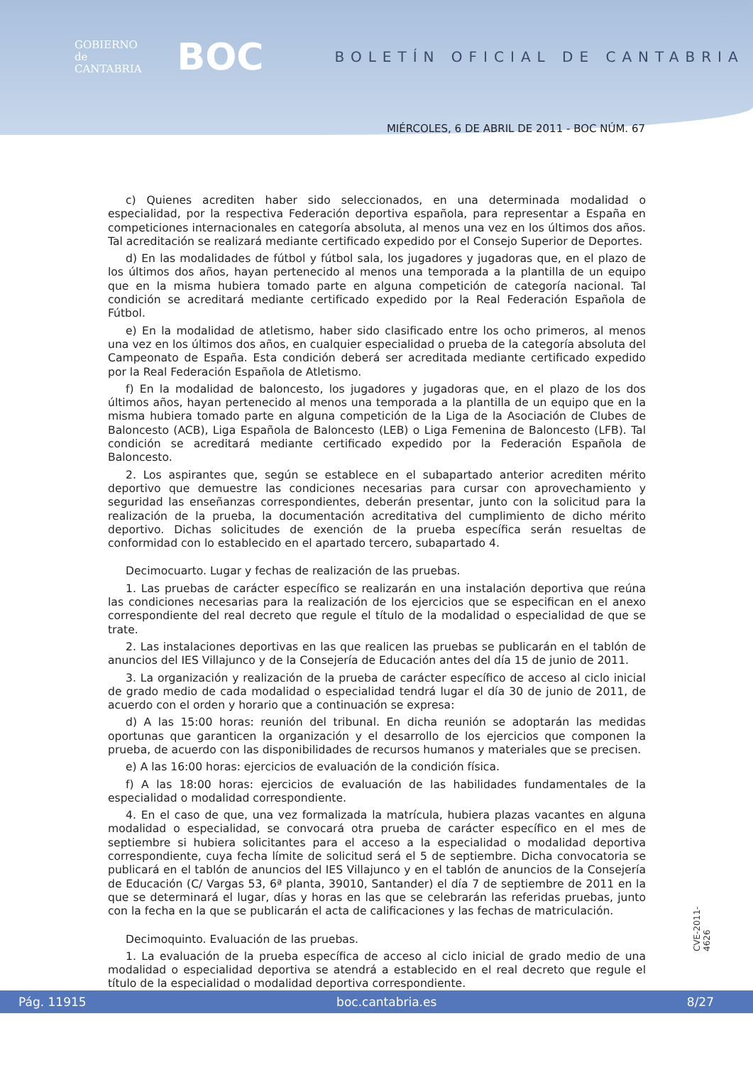GOBIERNO
de
CANTABRIA
BOC
BOLETÍN OFICIAL DE CANTABRIA
MIÉRCOLES, 6 DE ABRIL DE 2011 - BOC NÚM. 67
c) Quienes acrediten haber sido seleccionados, en una determinada modalidad o especialidad, por la respectiva Federación deportiva española, para representar a España en competiciones internacionales en categoría absoluta, al menos una vez en los últimos dos años. Tal acreditación se realizará mediante certificado expedido por el Consejo Superior de Deportes.
d) En las modalidades de fútbol y fútbol sala, los jugadores y jugadoras que, en el plazo de los últimos dos años, hayan pertenecido al menos una temporada a la plantilla de un equipo que en la misma hubiera tomado parte en alguna competición de categoría nacional. Tal condición se acreditará mediante certificado expedido por la Real Federación Española de Fútbol.
e) En la modalidad de atletismo, haber sido clasificado entre los ocho primeros, al menos una vez en los últimos dos años, en cualquier especialidad o prueba de la categoría absoluta del Campeonato de España. Esta condición deberá ser acreditada mediante certificado expedido por la Real Federación Española de Atletismo.
f) En la modalidad de baloncesto, los jugadores y jugadoras que, en el plazo de los dos últimos años, hayan pertenecido al menos una temporada a la plantilla de un equipo que en la misma hubiera tomado parte en alguna competición de la Liga de la Asociación de Clubes de Baloncesto (ACB), Liga Española de Baloncesto (LEB) o Liga Femenina de Baloncesto (LFB). Tal condición se acreditará mediante certificado expedido por la Federación Española de Baloncesto.
2. Los aspirantes que, según se establece en el subapartado anterior acrediten mérito deportivo que demuestre las condiciones necesarias para cursar con aprovechamiento y seguridad las enseñanzas correspondientes, deberán presentar, junto con la solicitud para la realización de la prueba, la documentación acreditativa del cumplimiento de dicho mérito deportivo. Dichas solicitudes de exención de la prueba específica serán resueltas de conformidad con lo establecido en el apartado tercero, subapartado 4.
Decimocuarto. Lugar y fechas de realización de las pruebas.
1. Las pruebas de carácter específico se realizarán en una instalación deportiva que reúna las condiciones necesarias para la realización de los ejercicios que se especifican en el anexo correspondiente del real decreto que regule el título de la modalidad o especialidad de que se trate.
2. Las instalaciones deportivas en las que realicen las pruebas se publicarán en el tablón de anuncios del IES Villajunco y de la Consejería de Educación antes del día 15 de junio de 2011.
3. La organización y realización de la prueba de carácter específico de acceso al ciclo inicial de grado medio de cada modalidad o especialidad tendrá lugar el día 30 de junio de 2011, de acuerdo con el orden y horario que a continuación se expresa:
d) A las 15:00 horas: reunión del tribunal. En dicha reunión se adoptarán las medidas oportunas que garanticen la organización y el desarrollo de los ejercicios que componen la prueba, de acuerdo con las disponibilidades de recursos humanos y materiales que se precisen.
e) A las 16:00 horas: ejercicios de evaluación de la condición física.
f) A las 18:00 horas: ejercicios de evaluación de las habilidades fundamentales de la especialidad o modalidad correspondiente.
4. En el caso de que, una vez formalizada la matrícula, hubiera plazas vacantes en alguna modalidad o especialidad, se convocará otra prueba de carácter específico en el mes de septiembre si hubiera solicitantes para el acceso a la especialidad o modalidad deportiva correspondiente, cuya fecha límite de solicitud será el 5 de septiembre. Dicha convocatoria se publicará en el tablón de anuncios del IES Villajunco y en el tablón de anuncios de la Consejería de Educación (C/ Vargas 53, 6ª planta, 39010, Santander) el día 7 de septiembre de 2011 en la que se determinará el lugar, días y horas en las que se celebrarán las referidas pruebas, junto con la fecha en la que se publicarán el acta de calificaciones y las fechas de matriculación.
Decimoquinto. Evaluación de las pruebas.
1. La evaluación de la prueba específica de acceso al ciclo inicial de grado medio de una modalidad o especialidad deportiva se atendrá a establecido en el real decreto que regule el título de la especialidad o modalidad deportiva correspondiente.
CVE-2011-4626
Pág. 11915 boc.cantabria.es 8/27